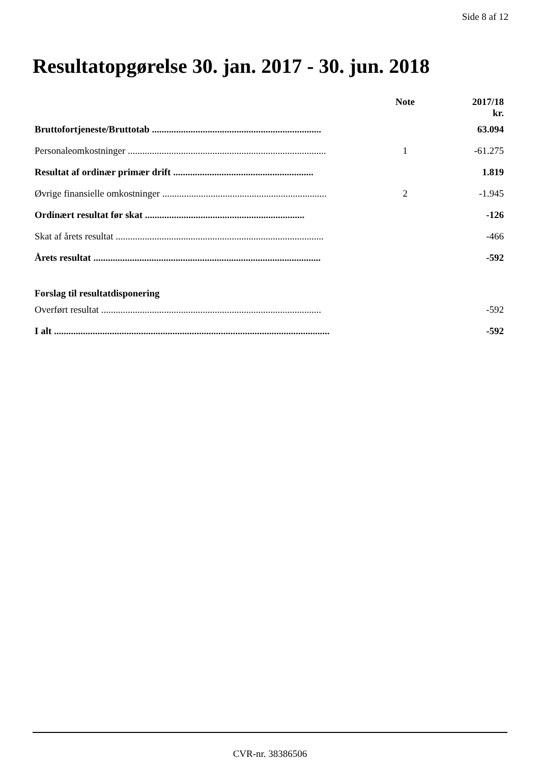Side 8 af 12
Resultatopgørelse 30. jan. 2017 - 30. jun. 2018
| | Note | 2017/18 kr. |
| --- | --- | --- |
| Bruttofortjeneste/Bruttotab ...................................................................... | | 63.094 |
| Personaleomkostninger .................................................................................. | 1 | -61.275 |
| Resultat af ordinær primær drift .......................................................... | | 1.819 |
| Øvrige finansielle omkostninger .................................................................... | 2 | -1.945 |
| Ordinært resultat før skat .................................................................. | | -126 |
| Skat af årets resultat ...................................................................................... | | -466 |
| Årets resultat .............................................................................................. | | -592 |
| Forslag til resultatdisponering | | |
| Overført resultat ........................................................................................... | | -592 |
| I alt .................................................................................................................. | | -592 |
CVR-nr. 38386506